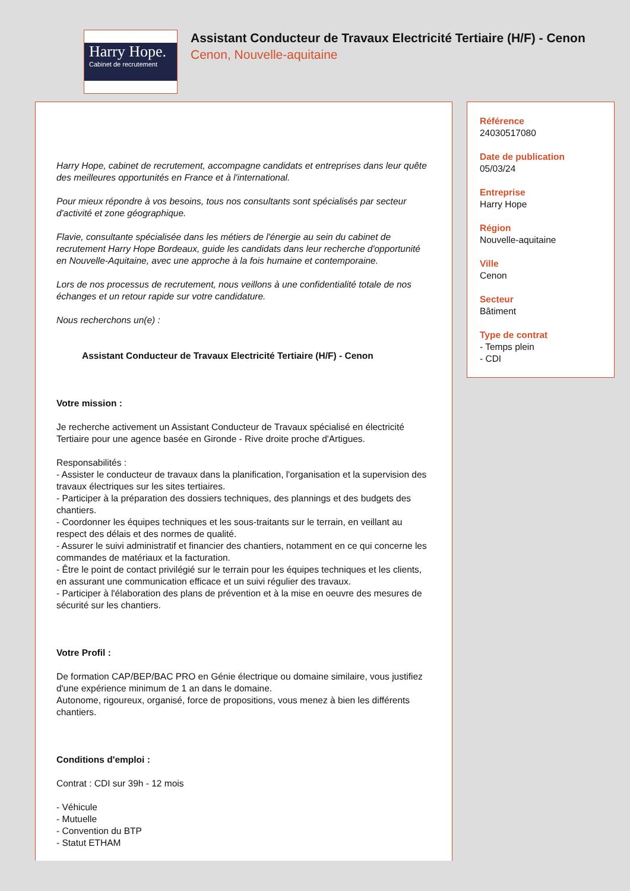Harry Hope.
Cabinet de recrutement
Assistant Conducteur de Travaux Electricité Tertiaire (H/F) - Cenon
Cenon, Nouvelle-aquitaine
Harry Hope, cabinet de recrutement, accompagne candidats et entreprises dans leur quête des meilleures opportunités en France et à l'international.
Pour mieux répondre à vos besoins, tous nos consultants sont spécialisés par secteur d'activité et zone géographique.
Flavie, consultante spécialisée dans les métiers de l'énergie au sein du cabinet de recrutement Harry Hope Bordeaux, guide les candidats dans leur recherche d'opportunité en Nouvelle-Aquitaine, avec une approche à la fois humaine et contemporaine.
Lors de nos processus de recrutement, nous veillons à une confidentialité totale de nos échanges et un retour rapide sur votre candidature.
Nous recherchons un(e) :
Assistant Conducteur de Travaux Electricité Tertiaire (H/F) - Cenon
Votre mission :
Je recherche activement un Assistant Conducteur de Travaux spécialisé en électricité Tertiaire pour une agence basée en Gironde - Rive droite proche d'Artigues.
Responsabilités :
- Assister le conducteur de travaux dans la planification, l'organisation et la supervision des travaux électriques sur les sites tertiaires.
- Participer à la préparation des dossiers techniques, des plannings et des budgets des chantiers.
- Coordonner les équipes techniques et les sous-traitants sur le terrain, en veillant au respect des délais et des normes de qualité.
- Assurer le suivi administratif et financier des chantiers, notamment en ce qui concerne les commandes de matériaux et la facturation.
- Être le point de contact privilégié sur le terrain pour les équipes techniques et les clients, en assurant une communication efficace et un suivi régulier des travaux.
- Participer à l'élaboration des plans de prévention et à la mise en oeuvre des mesures de sécurité sur les chantiers.
Votre Profil :
De formation CAP/BEP/BAC PRO en Génie électrique ou domaine similaire, vous justifiez d'une expérience minimum de 1 an dans le domaine.
Autonome, rigoureux, organisé, force de propositions, vous menez à bien les différents chantiers.
Conditions d'emploi :
Contrat : CDI sur 39h - 12 mois
- Véhicule
- Mutuelle
- Convention du BTP
- Statut ETHAM
Référence
24030517080
Date de publication
05/03/24
Entreprise
Harry Hope
Région
Nouvelle-aquitaine
Ville
Cenon
Secteur
Bâtiment
Type de contrat
- Temps plein
- CDI